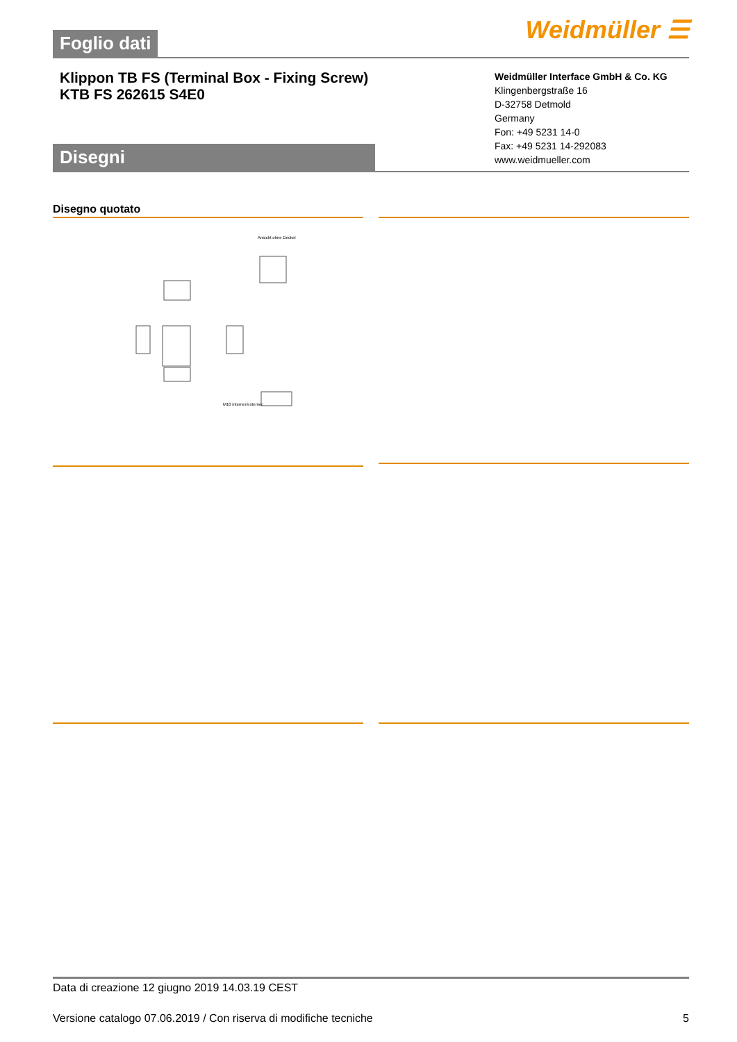Foglio dati
Weidmüller ☰
Klippon TB FS (Terminal Box - Fixing Screw)
KTB FS 262615 S4E0
Disegni
Weidmüller Interface GmbH & Co. KG
Klingenbergstraße 16
D-32758 Detmold
Germany
Fon: +49 5231 14-0
Fax: +49 5231 14-292083
www.weidmueller.com
Disegno quotato
Ansicht ohne Deckel
M10 interner/externer
Data di creazione 12 giugno 2019 14.03.19 CEST
Versione catalogo 07.06.2019 / Con riserva di modifiche tecniche 5